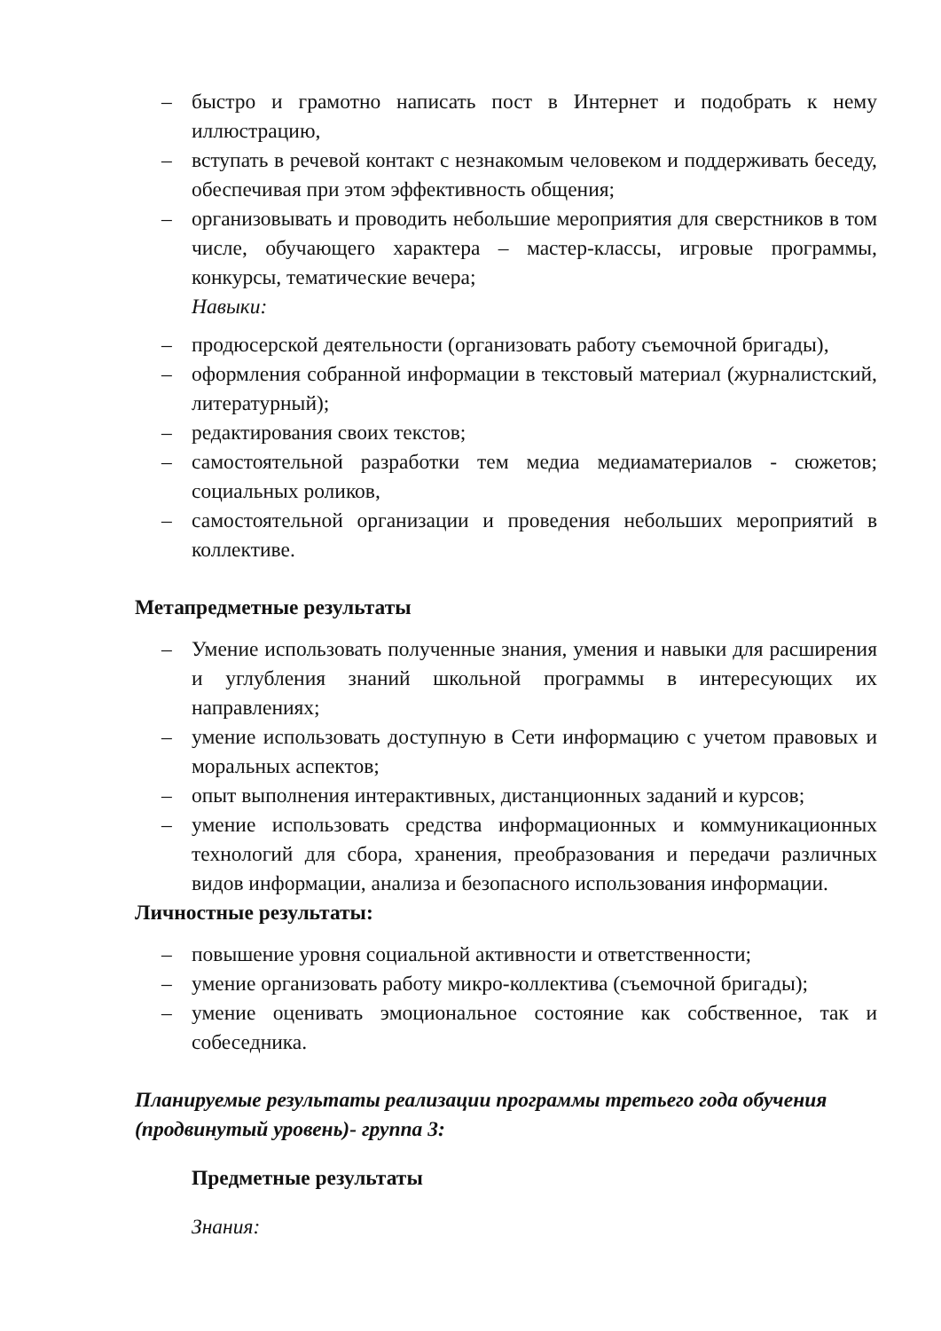– быстро и грамотно написать пост в Интернет и подобрать к нему иллюстрацию,
– вступать в речевой контакт с незнакомым человеком и поддерживать беседу, обеспечивая при этом эффективность общения;
– организовывать и проводить небольшие мероприятия для сверстников в том числе, обучающего характера – мастер-классы, игровые программы, конкурсы, тематические вечера;
Навыки:
– продюсерской деятельности (организовать работу съемочной бригады),
– оформления собранной информации в текстовый материал (журналистский, литературный);
– редактирования своих текстов;
– самостоятельной разработки тем медиа медиаматериалов - сюжетов; социальных роликов,
– самостоятельной организации и проведения небольших мероприятий в коллективе.
Метапредметные результаты
– Умение использовать полученные знания, умения и навыки для расширения и углубления знаний школьной программы в интересующих их направлениях;
– умение использовать доступную в Сети информацию с учетом правовых и моральных аспектов;
– опыт выполнения интерактивных, дистанционных заданий и курсов;
– умение использовать средства информационных и коммуникационных технологий для сбора, хранения, преобразования и передачи различных видов информации, анализа и безопасного использования информации.
Личностные результаты:
– повышение уровня социальной активности и ответственности;
– умение организовать работу микро-коллектива (съемочной бригады);
– умение оценивать эмоциональное состояние как собственное, так и собеседника.
Планируемые результаты реализации программы третьего года обучения (продвинутый уровень)- группа 3:
Предметные результаты
Знания: